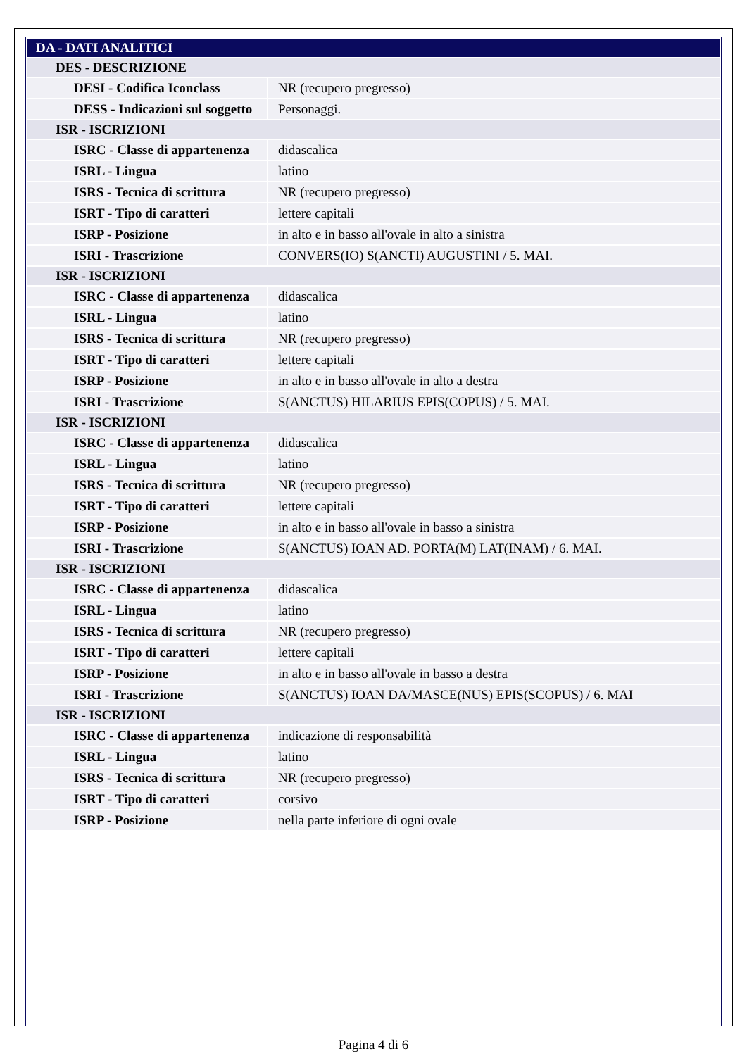| DA - DATI ANALITICI | |
| DES - DESCRIZIONE | |
| DESI - Codifica Iconclass | NR (recupero pregresso) |
| DESS - Indicazioni sul soggetto | Personaggi. |
| ISR - ISCRIZIONI | |
| ISRC - Classe di appartenenza | didascalica |
| ISRL - Lingua | latino |
| ISRS - Tecnica di scrittura | NR (recupero pregresso) |
| ISRT - Tipo di caratteri | lettere capitali |
| ISRP - Posizione | in alto e in basso all'ovale in alto a sinistra |
| ISRI - Trascrizione | CONVERS(IO) S(ANCTI) AUGUSTINI / 5. MAI. |
| ISR - ISCRIZIONI | |
| ISRC - Classe di appartenenza | didascalica |
| ISRL - Lingua | latino |
| ISRS - Tecnica di scrittura | NR (recupero pregresso) |
| ISRT - Tipo di caratteri | lettere capitali |
| ISRP - Posizione | in alto e in basso all'ovale in alto a destra |
| ISRI - Trascrizione | S(ANCTUS) HILARIUS EPIS(COPUS) / 5. MAI. |
| ISR - ISCRIZIONI | |
| ISRC - Classe di appartenenza | didascalica |
| ISRL - Lingua | latino |
| ISRS - Tecnica di scrittura | NR (recupero pregresso) |
| ISRT - Tipo di caratteri | lettere capitali |
| ISRP - Posizione | in alto e in basso all'ovale in basso a sinistra |
| ISRI - Trascrizione | S(ANCTUS) IOAN AD. PORTA(M) LAT(INAM) / 6. MAI. |
| ISR - ISCRIZIONI | |
| ISRC - Classe di appartenenza | didascalica |
| ISRL - Lingua | latino |
| ISRS - Tecnica di scrittura | NR (recupero pregresso) |
| ISRT - Tipo di caratteri | lettere capitali |
| ISRP - Posizione | in alto e in basso all'ovale in basso a destra |
| ISRI - Trascrizione | S(ANCTUS) IOAN DA/MASCE(NUS) EPIS(SCOPUS) / 6. MAI |
| ISR - ISCRIZIONI | |
| ISRC - Classe di appartenenza | indicazione di responsabilità |
| ISRL - Lingua | latino |
| ISRS - Tecnica di scrittura | NR (recupero pregresso) |
| ISRT - Tipo di caratteri | corsivo |
| ISRP - Posizione | nella parte inferiore di ogni ovale |
Pagina 4 di 6